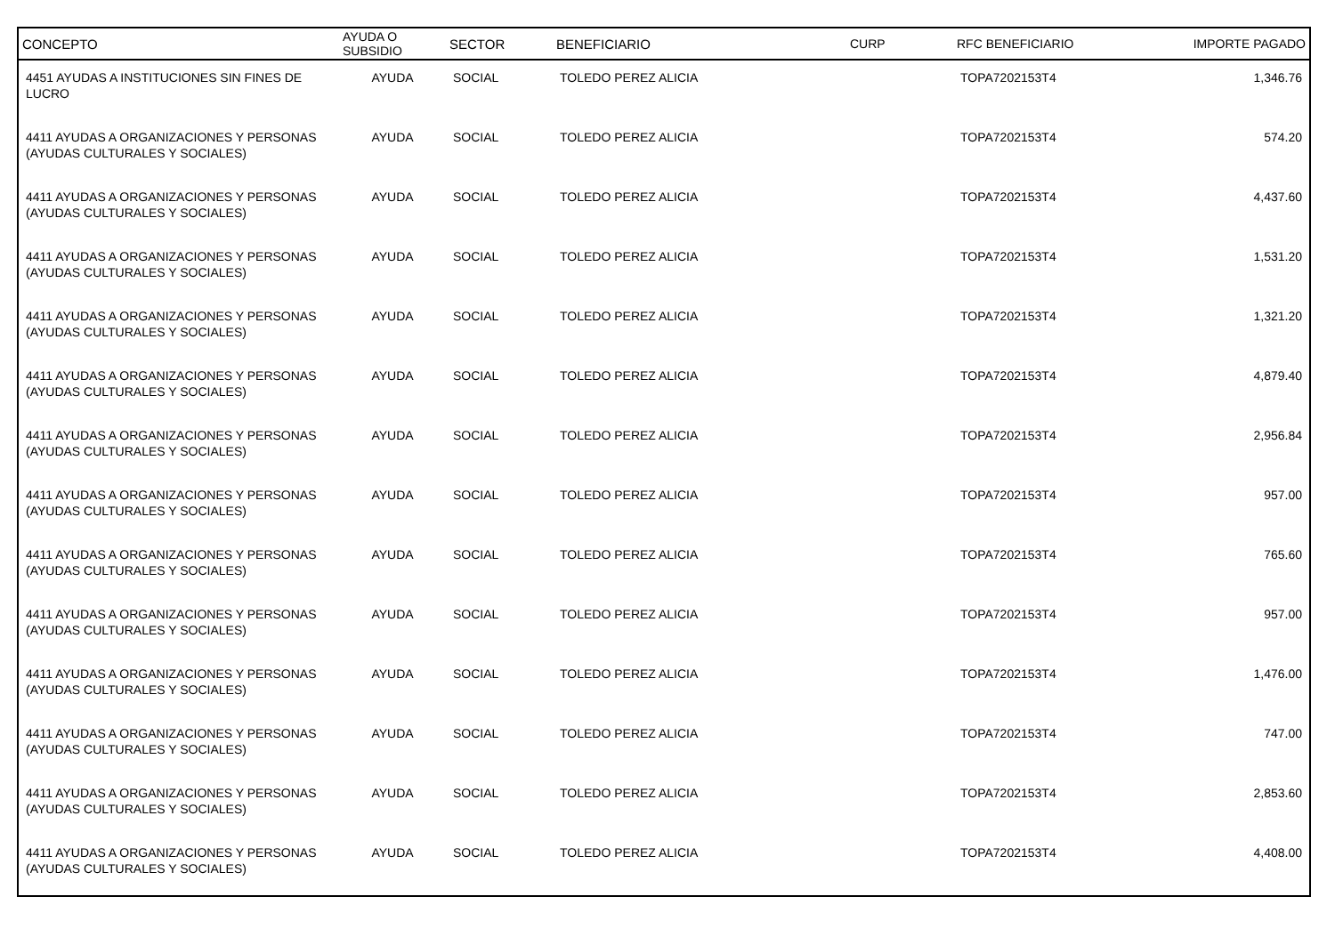| CONCEPTO | AYUDA O SUBSIDIO | SECTOR | BENEFICIARIO | CURP | RFC BENEFICIARIO | IMPORTE PAGADO |
| --- | --- | --- | --- | --- | --- | --- |
| 4451 AYUDAS A INSTITUCIONES SIN FINES DE LUCRO | AYUDA | SOCIAL | TOLEDO PEREZ ALICIA | | TOPA7202153T4 | 1,346.76 |
| 4411 AYUDAS A ORGANIZACIONES Y PERSONAS (AYUDAS CULTURALES Y SOCIALES) | AYUDA | SOCIAL | TOLEDO PEREZ ALICIA | | TOPA7202153T4 | 574.20 |
| 4411 AYUDAS A ORGANIZACIONES Y PERSONAS (AYUDAS CULTURALES Y SOCIALES) | AYUDA | SOCIAL | TOLEDO PEREZ ALICIA | | TOPA7202153T4 | 4,437.60 |
| 4411 AYUDAS A ORGANIZACIONES Y PERSONAS (AYUDAS CULTURALES Y SOCIALES) | AYUDA | SOCIAL | TOLEDO PEREZ ALICIA | | TOPA7202153T4 | 1,531.20 |
| 4411 AYUDAS A ORGANIZACIONES Y PERSONAS (AYUDAS CULTURALES Y SOCIALES) | AYUDA | SOCIAL | TOLEDO PEREZ ALICIA | | TOPA7202153T4 | 1,321.20 |
| 4411 AYUDAS A ORGANIZACIONES Y PERSONAS (AYUDAS CULTURALES Y SOCIALES) | AYUDA | SOCIAL | TOLEDO PEREZ ALICIA | | TOPA7202153T4 | 4,879.40 |
| 4411 AYUDAS A ORGANIZACIONES Y PERSONAS (AYUDAS CULTURALES Y SOCIALES) | AYUDA | SOCIAL | TOLEDO PEREZ ALICIA | | TOPA7202153T4 | 2,956.84 |
| 4411 AYUDAS A ORGANIZACIONES Y PERSONAS (AYUDAS CULTURALES Y SOCIALES) | AYUDA | SOCIAL | TOLEDO PEREZ ALICIA | | TOPA7202153T4 | 957.00 |
| 4411 AYUDAS A ORGANIZACIONES Y PERSONAS (AYUDAS CULTURALES Y SOCIALES) | AYUDA | SOCIAL | TOLEDO PEREZ ALICIA | | TOPA7202153T4 | 765.60 |
| 4411 AYUDAS A ORGANIZACIONES Y PERSONAS (AYUDAS CULTURALES Y SOCIALES) | AYUDA | SOCIAL | TOLEDO PEREZ ALICIA | | TOPA7202153T4 | 957.00 |
| 4411 AYUDAS A ORGANIZACIONES Y PERSONAS (AYUDAS CULTURALES Y SOCIALES) | AYUDA | SOCIAL | TOLEDO PEREZ ALICIA | | TOPA7202153T4 | 1,476.00 |
| 4411 AYUDAS A ORGANIZACIONES Y PERSONAS (AYUDAS CULTURALES Y SOCIALES) | AYUDA | SOCIAL | TOLEDO PEREZ ALICIA | | TOPA7202153T4 | 747.00 |
| 4411 AYUDAS A ORGANIZACIONES Y PERSONAS (AYUDAS CULTURALES Y SOCIALES) | AYUDA | SOCIAL | TOLEDO PEREZ ALICIA | | TOPA7202153T4 | 2,853.60 |
| 4411 AYUDAS A ORGANIZACIONES Y PERSONAS (AYUDAS CULTURALES Y SOCIALES) | AYUDA | SOCIAL | TOLEDO PEREZ ALICIA | | TOPA7202153T4 | 4,408.00 |